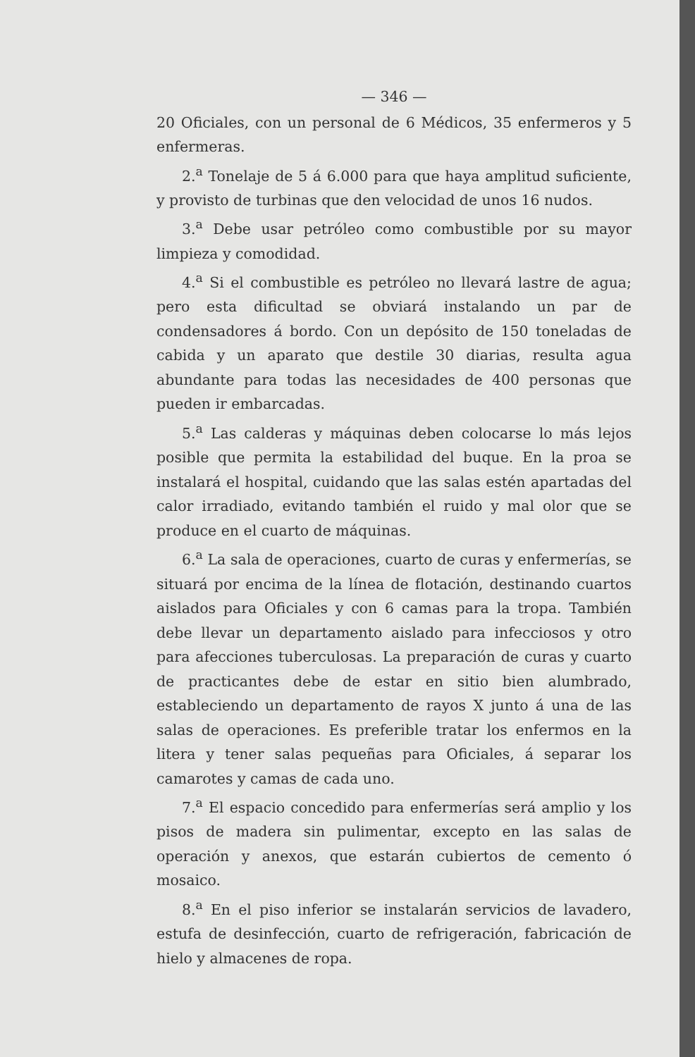— 346 —
20 Oficiales, con un personal de 6 Médicos, 35 enfermeros y 5 enfermeras.
2.<sup>a</sup> Tonelaje de 5 á 6.000 para que haya amplitud suficiente, y provisto de turbinas que den velocidad de unos 16 nudos.
3.<sup>a</sup> Debe usar petróleo como combustible por su mayor limpieza y comodidad.
4.<sup>a</sup> Si el combustible es petróleo no llevará lastre de agua; pero esta dificultad se obviará instalando un par de condensadores á bordo. Con un depósito de 150 toneladas de cabida y un aparato que destile 30 diarias, resulta agua abundante para todas las necesidades de 400 personas que pueden ir embarcadas.
5.<sup>a</sup> Las calderas y máquinas deben colocarse lo más lejos posible que permita la estabilidad del buque. En la proa se instalará el hospital, cuidando que las salas estén apartadas del calor irradiado, evitando también el ruido y mal olor que se produce en el cuarto de máquinas.
6.<sup>a</sup> La sala de operaciones, cuarto de curas y enfermerías, se situará por encima de la línea de flotación, destinando cuartos aislados para Oficiales y con 6 camas para la tropa. También debe llevar un departamento aislado para infecciosos y otro para afecciones tuberculosas. La preparación de curas y cuarto de practicantes debe de estar en sitio bien alumbrado, estableciendo un departamento de rayos X junto á una de las salas de operaciones. Es preferible tratar los enfermos en la litera y tener salas pequeñas para Oficiales, á separar los camarotes y camas de cada uno.
7.<sup>a</sup> El espacio concedido para enfermerías será amplio y los pisos de madera sin pulimentar, excepto en las salas de operación y anexos, que estarán cubiertos de cemento ó mosaico.
8.<sup>a</sup> En el piso inferior se instalarán servicios de lavadero, estufa de desinfección, cuarto de refrigeración, fabricación de hielo y almacenes de ropa.